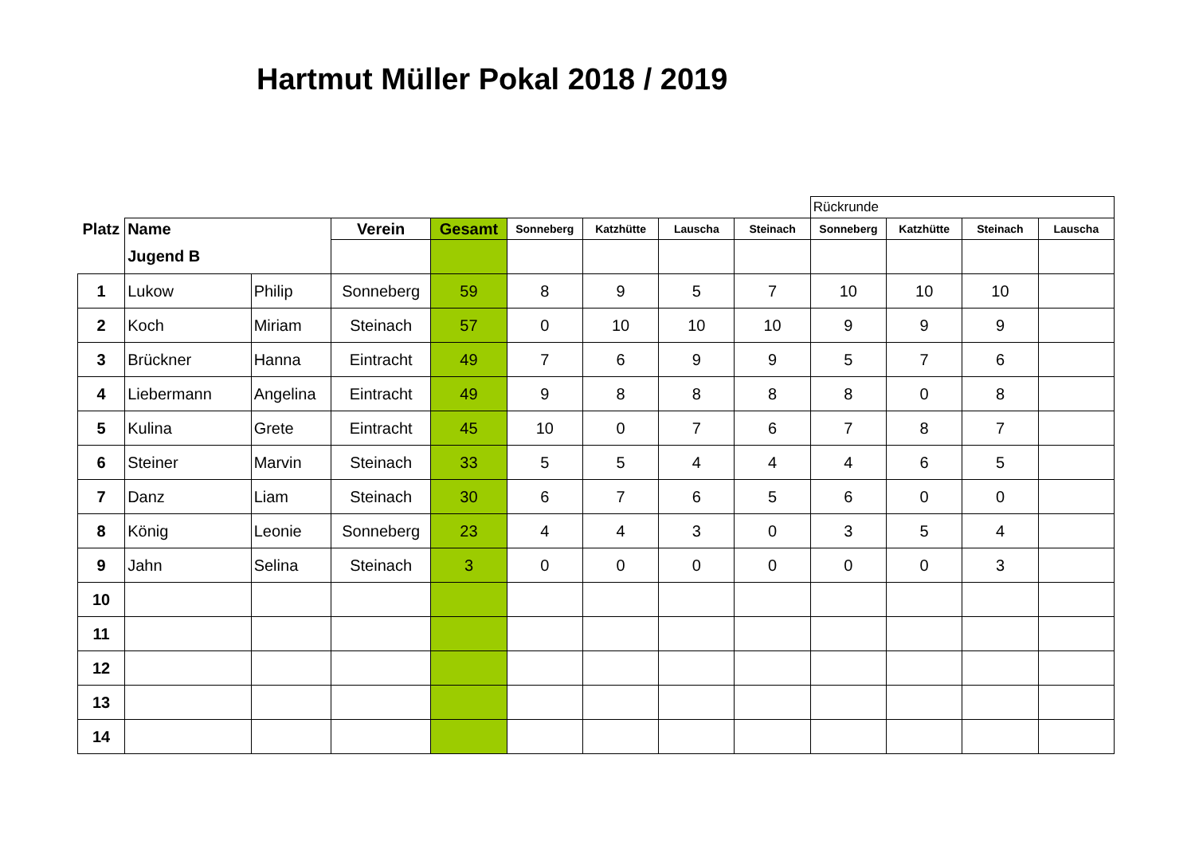Hartmut Müller Pokal 2018 / 2019
| | | | | | | | | | Rückrunde | | | |
| Platz | Name | | Verein | Gesamt | Sonneberg | Katzhütte | Lauscha | Steinach | Sonneberg | Katzhütte | Steinach | Lauscha |
| | Jugend B | | | | | | | | | | | |
| 1 | Lukow | Philip | Sonneberg | 59 | 8 | 9 | 5 | 7 | 10 | 10 | 10 | |
| 2 | Koch | Miriam | Steinach | 57 | 0 | 10 | 10 | 10 | 9 | 9 | 9 | |
| 3 | Brückner | Hanna | Eintracht | 49 | 7 | 6 | 9 | 9 | 5 | 7 | 6 | |
| 4 | Liebermann | Angelina | Eintracht | 49 | 9 | 8 | 8 | 8 | 8 | 0 | 8 | |
| 5 | Kulina | Grete | Eintracht | 45 | 10 | 0 | 7 | 6 | 7 | 8 | 7 | |
| 6 | Steiner | Marvin | Steinach | 33 | 5 | 5 | 4 | 4 | 4 | 6 | 5 | |
| 7 | Danz | Liam | Steinach | 30 | 6 | 7 | 6 | 5 | 6 | 0 | 0 | |
| 8 | König | Leonie | Sonneberg | 23 | 4 | 4 | 3 | 0 | 3 | 5 | 4 | |
| 9 | Jahn | Selina | Steinach | 3 | 0 | 0 | 0 | 0 | 0 | 0 | 3 | |
| 10 | | | | | | | | | | | | |
| 11 | | | | | | | | | | | | |
| 12 | | | | | | | | | | | | |
| 13 | | | | | | | | | | | | |
| 14 | | | | | | | | | | | | |